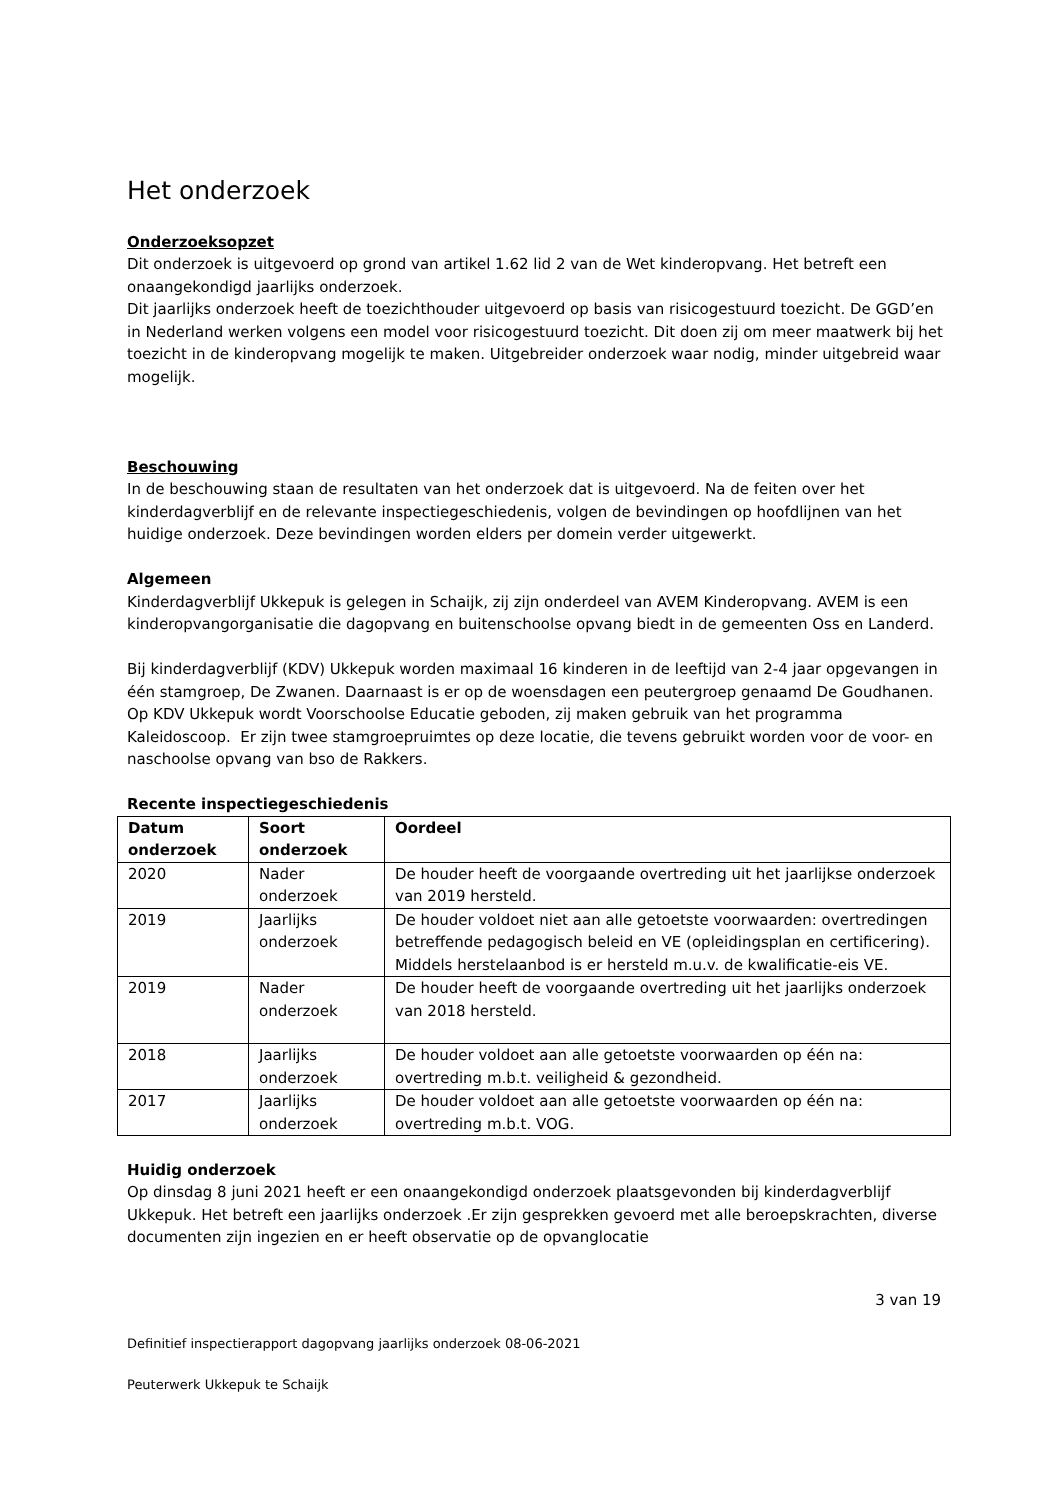Het onderzoek
Onderzoeksopzet
Dit onderzoek is uitgevoerd op grond van artikel 1.62 lid 2 van de Wet kinderopvang. Het betreft een onaangekondigd jaarlijks onderzoek.
Dit jaarlijks onderzoek heeft de toezichthouder uitgevoerd op basis van risicogestuurd toezicht. De GGD’en in Nederland werken volgens een model voor risicogestuurd toezicht. Dit doen zij om meer maatwerk bij het toezicht in de kinderopvang mogelijk te maken. Uitgebreider onderzoek waar nodig, minder uitgebreid waar mogelijk.
Beschouwing
In de beschouwing staan de resultaten van het onderzoek dat is uitgevoerd. Na de feiten over het kinderdagverblijf en de relevante inspectiegeschiedenis, volgen de bevindingen op hoofdlijnen van het huidige onderzoek. Deze bevindingen worden elders per domein verder uitgewerkt.
Algemeen
Kinderdagverblijf Ukkepuk is gelegen in Schaijk, zij zijn onderdeel van AVEM Kinderopvang. AVEM is een kinderopvangorganisatie die dagopvang en buitenschoolse opvang biedt in de gemeenten Oss en Landerd.
Bij kinderdagverblijf (KDV) Ukkepuk worden maximaal 16 kinderen in de leeftijd van 2-4 jaar opgevangen in één stamgroep, De Zwanen. Daarnaast is er op de woensdagen een peutergroep genaamd De Goudhanen.
Op KDV Ukkepuk wordt Voorschoolse Educatie geboden, zij maken gebruik van het programma Kaleidoscoop. Er zijn twee stamgroepruimtes op deze locatie, die tevens gebruikt worden voor de voor- en naschoolse opvang van bso de Rakkers.
Recente inspectiegeschiedenis
| Datum onderzoek | Soort onderzoek | Oordeel |
| --- | --- | --- |
| 2020 | Nader onderzoek | De houder heeft de voorgaande overtreding uit het jaarlijkse onderzoek van 2019 hersteld. |
| 2019 | Jaarlijks onderzoek | De houder voldoet niet aan alle getoetste voorwaarden: overtredingen betreffende pedagogisch beleid en VE (opleidingsplan en certificering). Middels herstelaanbod is er hersteld m.u.v. de kwalificatie-eis VE. |
| 2019 | Nader onderzoek | De houder heeft de voorgaande overtreding uit het jaarlijks onderzoek van 2018 hersteld. |
| 2018 | Jaarlijks onderzoek | De houder voldoet aan alle getoetste voorwaarden op één na: overtreding m.b.t. veiligheid & gezondheid. |
| 2017 | Jaarlijks onderzoek | De houder voldoet aan alle getoetste voorwaarden op één na: overtreding m.b.t. VOG. |
Huidig onderzoek
Op dinsdag 8 juni 2021 heeft er een onaangekondigd onderzoek plaatsgevonden bij kinderdagverblijf Ukkepuk. Het betreft een jaarlijks onderzoek .Er zijn gesprekken gevoerd met alle beroepskrachten, diverse documenten zijn ingezien en er heeft observatie op de opvanglocatie
3 van 19
Definitief inspectierapport dagopvang jaarlijks onderzoek 08-06-2021
Peuterwerk Ukkepuk te Schaijk